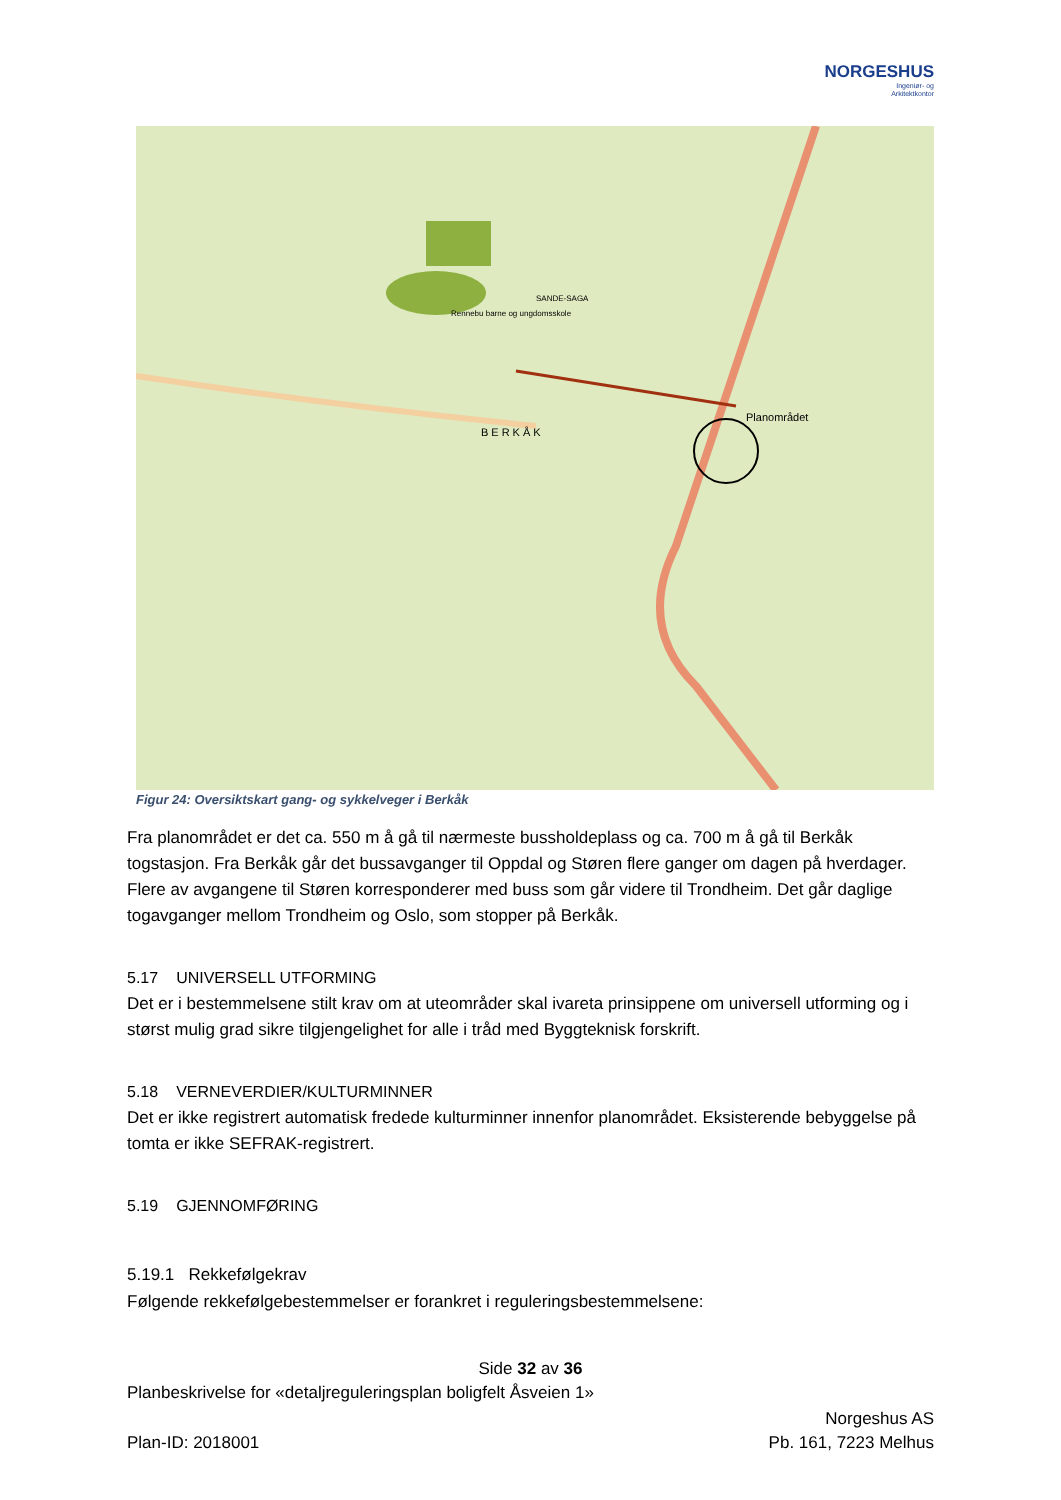NORGESHUS
Ingeniør- og
Arkitektkontor
Planområdet
BERKÅK
Rennebu barne og ungdomsskole
SANDE-SAGA
Figur 24: Oversiktskart gang- og sykkelveger i Berkåk
Fra planområdet er det ca. 550 m å gå til nærmeste bussholdeplass og ca. 700 m å gå til Berkåk togstasjon. Fra Berkåk går det bussavganger til Oppdal og Støren flere ganger om dagen på hverdager. Flere av avgangene til Støren korresponderer med buss som går videre til Trondheim. Det går daglige togavganger mellom Trondheim og Oslo, som stopper på Berkåk.
5.17 UNIVERSELL UTFORMING
Det er i bestemmelsene stilt krav om at uteområder skal ivareta prinsippene om universell utforming og i størst mulig grad sikre tilgjengelighet for alle i tråd med Byggteknisk forskrift.
5.18 VERNEVERDIER/KULTURMINNER
Det er ikke registrert automatisk fredede kulturminner innenfor planområdet. Eksisterende bebyggelse på tomta er ikke SEFRAK-registrert.
5.19 GJENNOMFØRING
5.19.1 Rekkefølgekrav
Følgende rekkefølgebestemmelser er forankret i reguleringsbestemmelsene:
Side 32 av 36
Planbeskrivelse for «detaljreguleringsplan boligfelt Åsveien 1»
Plan-ID: 2018001
Norgeshus AS
Pb. 161, 7223 Melhus